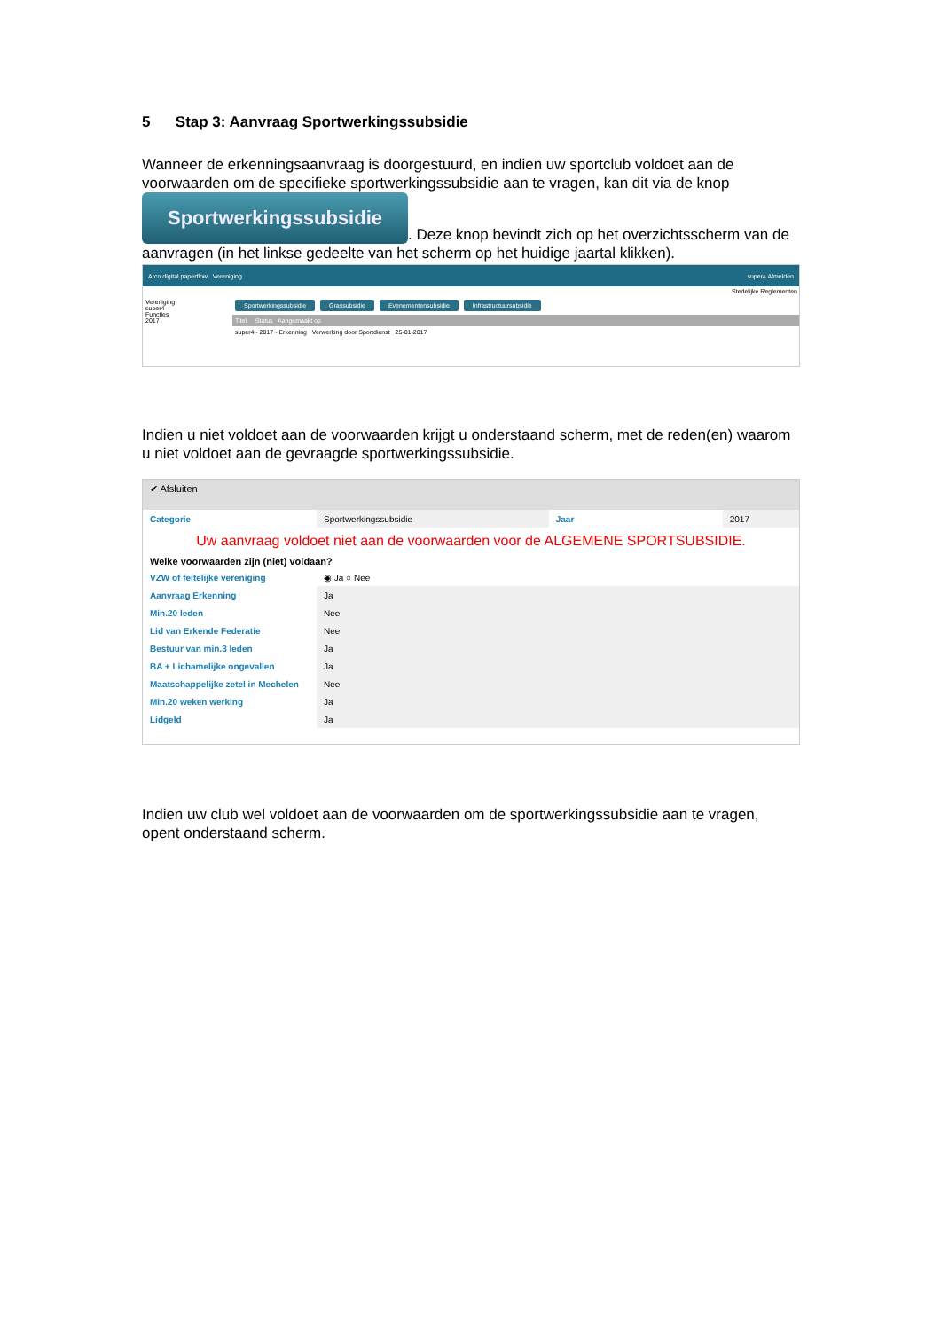5 Stap 3: Aanvraag Sportwerkingssubsidie
Wanneer de erkenningsaanvraag is doorgestuurd, en indien uw sportclub voldoet aan de voorwaarden om de specifieke sportwerkingssubsidie aan te vragen, kan dit via de knop
Sportwerkingssubsidie. Deze knop bevindt zich op het overzichtsscherm van de aanvragen (in het linkse gedeelte van het scherm op het huidige jaartal klikken).
Arco digital paperflow Vereniging super4 Afmelden
Stedelijke Reglementen
Vereniging
super4
Functies
2017
Sportwerkingssubsidie Grassubsidie Evenementensubsidie Infrastructuursubsidie
Titel Status Aangemaakt op
super4 - 2017 - Erkenning Verwerking door Sportdienst 25-01-2017
Indien u niet voldoet aan de voorwaarden krijgt u onderstaand scherm, met de reden(en) waarom u niet voldoet aan de gevraagde sportwerkingssubsidie.
✔ Afsluiten
| Categorie | Sportwerkingssubsidie | Jaar | 2017 |
Uw aanvraag voldoet niet aan de voorwaarden voor de ALGEMENE SPORTSUBSIDIE.
Welke voorwaarden zijn (niet) voldaan?
| VZW of feitelijke vereniging | ◉ Ja ○ Nee |
| Aanvraag Erkenning | Ja |
| Min.20 leden | Nee |
| Lid van Erkende Federatie | Nee |
| Bestuur van min.3 leden | Ja |
| BA + Lichamelijke ongevallen | Ja |
| Maatschappelijke zetel in Mechelen | Nee |
| Min.20 weken werking | Ja |
| Lidgeld | Ja |
Indien uw club wel voldoet aan de voorwaarden om de sportwerkingssubsidie aan te vragen, opent onderstaand scherm.